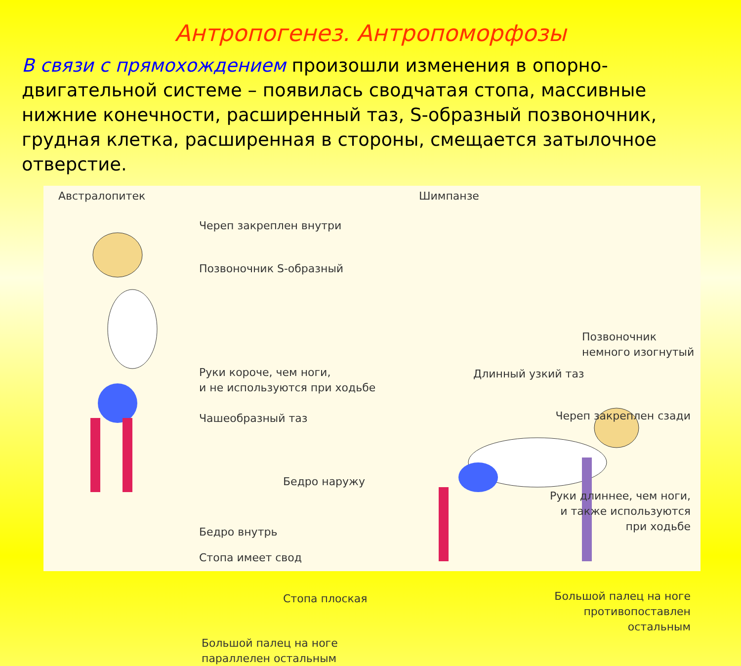Антропогенез. Антропоморфозы
В связи с прямохождением произошли изменения в опорно-двигательной системе – появилась сводчатая стопа, массивные нижние конечности, расширенный таз, S-образный позвоночник, грудная клетка, расширенная в стороны, смещается затылочное отверстие.
Австралопитек Шимпанзе
Череп закреплен внутри
Позвоночник S-образный
Руки короче, чем ноги,
и не используются при ходьбе
Чашеобразный таз
Позвоночник немного изогнутый
Длинный узкий таз
Череп закреплен сзади
Бедро наружу
Руки длиннее, чем ноги,
и также используются
при ходьбе
Бедро внутрь
Стопа имеет свод
Стопа плоская
Большой палец на ноге
противопоставлен
остальным
Большой палец на ноге
параллелен остальным